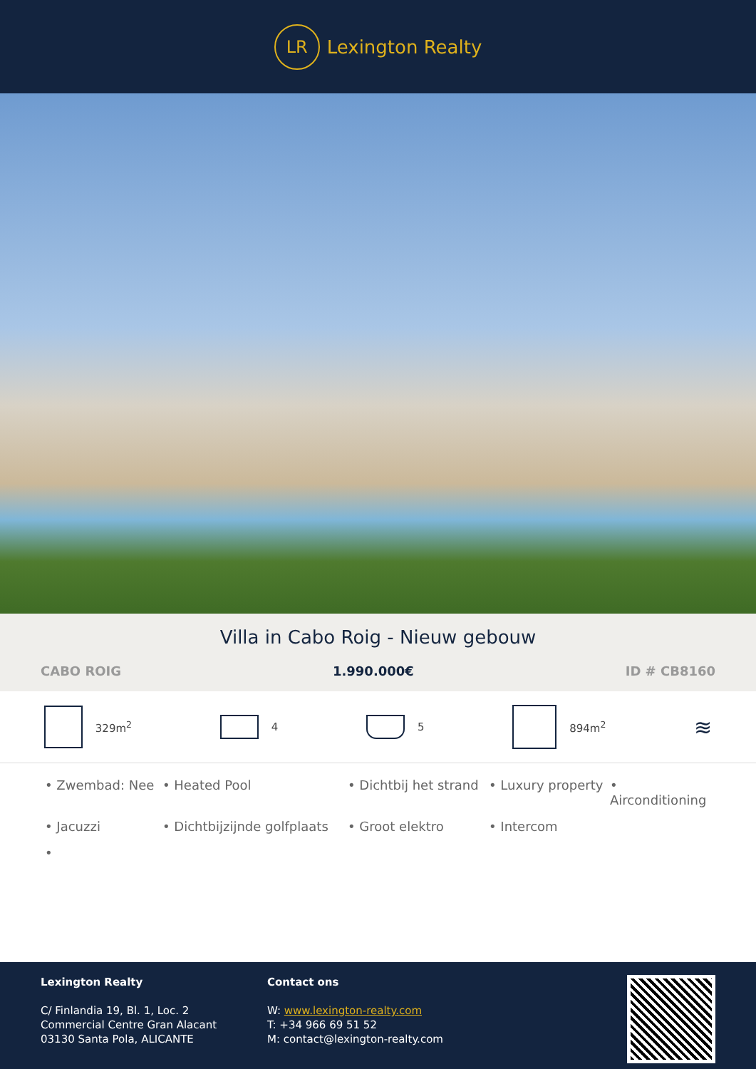LR
Lexington Realty
Villa in Cabo Roig - Nieuw gebouw
CABO ROIG 1.990.000€ ID # CB8160
329m<sup>2</sup> 4 5 894m<sup>2</sup>
≋
• Zwembad: Nee • Heated Pool • Dichtbij het strand • Luxury property • Airconditioning • Jacuzzi • Dichtbijzijnde golfplaats • Groot elektro • Intercom •
Lexington Realty
C/ Finlandia 19, Bl. 1, Loc. 2
Commercial Centre Gran Alacant
03130 Santa Pola, ALICANTE
Contact ons
W: www.lexington-realty.com
T: +34 966 69 51 52
M: contact@lexington-realty.com